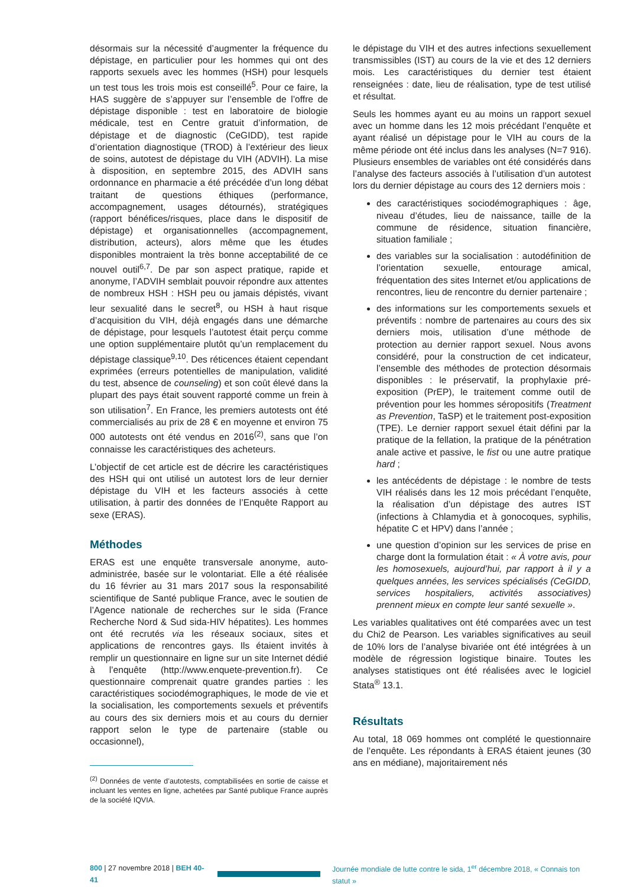désormais sur la nécessité d’augmenter la fréquence du dépistage, en particulier pour les hommes qui ont des rapports sexuels avec les hommes (HSH) pour lesquels un test tous les trois mois est conseillé<sup>5</sup>. Pour ce faire, la HAS suggère de s’appuyer sur l’ensemble de l’offre de dépistage disponible : test en laboratoire de biologie médicale, test en Centre gratuit d’information, de dépistage et de diagnostic (CeGIDD), test rapide d’orientation diagnostique (TROD) à l’extérieur des lieux de soins, autotest de dépistage du VIH (ADVIH). La mise à disposition, en septembre 2015, des ADVIH sans ordonnance en pharmacie a été précédée d’un long débat traitant de questions éthiques (performance, accompagnement, usages détournés), stratégiques (rapport bénéfices/risques, place dans le dispositif de dépistage) et organisationnelles (accompagnement, distribution, acteurs), alors même que les études disponibles montraient la très bonne acceptabilité de ce nouvel outil<sup>6,7</sup>. De par son aspect pratique, rapide et anonyme, l’ADVIH semblait pouvoir répondre aux attentes de nombreux HSH : HSH peu ou jamais dépistés, vivant leur sexualité dans le secret<sup>8</sup>, ou HSH à haut risque d’acquisition du VIH, déjà engagés dans une démarche de dépistage, pour lesquels l’autotest était perçu comme une option supplémentaire plutôt qu’un remplacement du dépistage classique<sup>9,10</sup>. Des réticences étaient cependant exprimées (erreurs potentielles de manipulation, validité du test, absence de counseling) et son coût élevé dans la plupart des pays était souvent rapporté comme un frein à son utilisation<sup>7</sup>. En France, les premiers autotests ont été commercialisés au prix de 28 € en moyenne et environ 75 000 autotests ont été vendus en 2016<sup>(2)</sup>, sans que l’on connaisse les caractéristiques des acheteurs.
L’objectif de cet article est de décrire les caractéristiques des HSH qui ont utilisé un autotest lors de leur dernier dépistage du VIH et les facteurs associés à cette utilisation, à partir des données de l’Enquête Rapport au sexe (ERAS).
Méthodes
ERAS est une enquête transversale anonyme, auto-administrée, basée sur le volontariat. Elle a été réalisée du 16 février au 31 mars 2017 sous la responsabilité scientifique de Santé publique France, avec le soutien de l’Agence nationale de recherches sur le sida (France Recherche Nord & Sud sida-HIV hépatites). Les hommes ont été recrutés via les réseaux sociaux, sites et applications de rencontres gays. Ils étaient invités à remplir un questionnaire en ligne sur un site Internet dédié à l’enquête (http://www.enquete-prevention.fr). Ce questionnaire comprenait quatre grandes parties : les caractéristiques sociodémographiques, le mode de vie et la socialisation, les comportements sexuels et préventifs au cours des six derniers mois et au cours du dernier rapport selon le type de partenaire (stable ou occasionnel),
<sup>(2)</sup> Données de vente d’autotests, comptabilisées en sortie de caisse et incluant les ventes en ligne, achetées par Santé publique France auprès de la société IQVIA.
le dépistage du VIH et des autres infections sexuellement transmissibles (IST) au cours de la vie et des 12 derniers mois. Les caractéristiques du dernier test étaient renseignées : date, lieu de réalisation, type de test utilisé et résultat.
Seuls les hommes ayant eu au moins un rapport sexuel avec un homme dans les 12 mois précédant l’enquête et ayant réalisé un dépistage pour le VIH au cours de la même période ont été inclus dans les analyses (N=7 916). Plusieurs ensembles de variables ont été considérés dans l’analyse des facteurs associés à l’utilisation d’un autotest lors du dernier dépistage au cours des 12 derniers mois :
des caractéristiques sociodémographiques : âge, niveau d’études, lieu de naissance, taille de la commune de résidence, situation financière, situation familiale ;
des variables sur la socialisation : autodéfinition de l’orientation sexuelle, entourage amical, fréquentation des sites Internet et/ou applications de rencontres, lieu de rencontre du dernier partenaire ;
des informations sur les comportements sexuels et préventifs : nombre de partenaires au cours des six derniers mois, utilisation d’une méthode de protection au dernier rapport sexuel. Nous avons considéré, pour la construction de cet indicateur, l’ensemble des méthodes de protection désormais disponibles : le préservatif, la prophylaxie pré-exposition (PrEP), le traitement comme outil de prévention pour les hommes séropositifs (Treatment as Prevention, TaSP) et le traitement post-exposition (TPE). Le dernier rapport sexuel était défini par la pratique de la fellation, la pratique de la pénétration anale active et passive, le fist ou une autre pratique hard ;
les antécédents de dépistage : le nombre de tests VIH réalisés dans les 12 mois précédant l’enquête, la réalisation d’un dépistage des autres IST (infections à Chlamydia et à gonocoques, syphilis, hépatite C et HPV) dans l’année ;
une question d’opinion sur les services de prise en charge dont la formulation était : « À votre avis, pour les homosexuels, aujourd’hui, par rapport à il y a quelques années, les services spécialisés (CeGIDD, services hospitaliers, activités associatives) prennent mieux en compte leur santé sexuelle ».
Les variables qualitatives ont été comparées avec un test du Chi2 de Pearson. Les variables significatives au seuil de 10% lors de l’analyse bivariée ont été intégrées à un modèle de régression logistique binaire. Toutes les analyses statistiques ont été réalisées avec le logiciel Stata<sup>®</sup> 13.1.
Résultats
Au total, 18 069 hommes ont complété le questionnaire de l’enquête. Les répondants à ERAS étaient jeunes (30 ans en médiane), majoritairement nés
800 | 27 novembre 2018 | BEH 40-41
Journée mondiale de lutte contre le sida, 1<sup>er</sup> décembre 2018, « Connais ton statut »